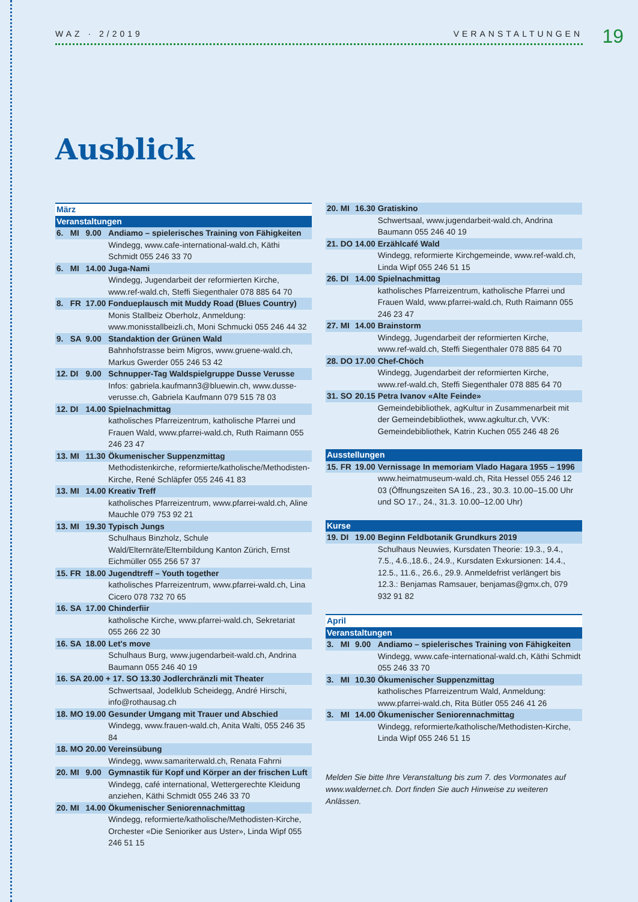WAZ · 2/2019 VERANSTALTUNGEN 19
Ausblick
| März | | | |
| Veranstaltungen | | | |
| 6. | MI | 9.00 | Andiamo – spielerisches Training von Fähigkeiten |
| | | | Windegg, www.cafe-international-wald.ch, Käthi Schmidt 055 246 33 70 |
| 6. | MI | 14.00 | Juga-Nami |
| | | | Windegg, Jugendarbeit der reformierten Kirche, www.ref-wald.ch, Steffi Siegenthaler 078 885 64 70 |
| 8. | FR | 17.00 | Fondueplausch mit Muddy Road (Blues Country) |
| | | | Monis Stallbeiz Oberholz, Anmeldung: www.monisstallbeizli.ch, Moni Schmucki 055 246 44 32 |
| 9. | SA | 9.00 | Standaktion der Grünen Wald |
| | | | Bahnhofstrasse beim Migros, www.gruene-wald.ch, Markus Gwerder 055 246 53 42 |
| 12. | DI | 9.00 | Schnupper-Tag Waldspielgruppe Dusse Verusse |
| | | | Infos: gabriela.kaufmann3@bluewin.ch, www.dusse-verusse.ch, Gabriela Kaufmann 079 515 78 03 |
| 12. | DI | 14.00 | Spielnachmittag |
| | | | katholisches Pfarreizentrum, katholische Pfarrei und Frauen Wald, www.pfarrei-wald.ch, Ruth Raimann 055 246 23 47 |
| 13. | MI | 11.30 | Ökumenischer Suppenzmittag |
| | | | Methodistenkirche, reformierte/katholische/Methodisten-Kirche, René Schläpfer 055 246 41 83 |
| 13. | MI | 14.00 | Kreativ Treff |
| | | | katholisches Pfarreizentrum, www.pfarrei-wald.ch, Aline Mauchle 079 753 92 21 |
| 13. | MI | 19.30 | Typisch Jungs |
| | | | Schulhaus Binzholz, Schule Wald/Elternräte/Elternbildung Kanton Zürich, Ernst Eichmüller 055 256 57 37 |
| 15. | FR | 18.00 | Jugendtreff – Youth together |
| | | | katholisches Pfarreizentrum, www.pfarrei-wald.ch, Lina Cicero 078 732 70 65 |
| 16. | SA | 17.00 | Chinderfiir |
| | | | katholische Kirche, www.pfarrei-wald.ch, Sekretariat 055 266 22 30 |
| 16. | SA | 18.00 | Let's move |
| | | | Schulhaus Burg, www.jugendarbeit-wald.ch, Andrina Baumann 055 246 40 19 |
| 16. SA 20.00 + 17. SO 13.30 Jodlerchränzli mit Theater | | | |
| | | | Schwertsaal, Jodelklub Scheidegg, André Hirschi, info@rothausag.ch |
| 18. | MO | 19.00 | Gesunder Umgang mit Trauer und Abschied |
| | | | Windegg, www.frauen-wald.ch, Anita Walti, 055 246 35 84 |
| 18. | MO | 20.00 | Vereinsübung |
| | | | Windegg, www.samariterwald.ch, Renata Fahrni |
| 20. | MI | 9.00 | Gymnastik für Kopf und Körper an der frischen Luft |
| | | | Windegg, café international, Wettergerechte Kleidung anziehen, Käthi Schmidt 055 246 33 70 |
| 20. | MI | 14.00 | Ökumenischer Seniorennachmittag |
| | | | Windegg, reformierte/katholische/Methodisten-Kirche, Orchester «Die Senioriker aus Uster», Linda Wipf 055 246 51 15 |
| 20. | MI | 16.30 | Gratiskino |
| | | | Schwertsaal, www.jugendarbeit-wald.ch, Andrina Baumann 055 246 40 19 |
| 21. | DO | 14.00 | Erzählcafé Wald |
| | | | Windegg, reformierte Kirchgemeinde, www.ref-wald.ch, Linda Wipf 055 246 51 15 |
| 26. | DI | 14.00 | Spielnachmittag |
| | | | katholisches Pfarreizentrum, katholische Pfarrei und Frauen Wald, www.pfarrei-wald.ch, Ruth Raimann 055 246 23 47 |
| 27. | MI | 14.00 | Brainstorm |
| | | | Windegg, Jugendarbeit der reformierten Kirche, www.ref-wald.ch, Steffi Siegenthaler 078 885 64 70 |
| 28. | DO | 17.00 | Chef-Chöch |
| | | | Windegg, Jugendarbeit der reformierten Kirche, www.ref-wald.ch, Steffi Siegenthaler 078 885 64 70 |
| 31. | SO | 20.15 | Petra Ivanov «Alte Feinde» |
| | | | Gemeindebibliothek, agKultur in Zusammenarbeit mit der Gemeindebibliothek, www.agkultur.ch, VVK: Gemeindebibliothek, Katrin Kuchen 055 246 48 26 |
| Ausstellungen | | | |
| 15. | FR | 19.00 | Vernissage In memoriam Vlado Hagara 1955 – 1996 |
| | | | www.heimatmuseum-wald.ch, Rita Hessel 055 246 12 03 (Öffnungszeiten SA 16., 23., 30.3. 10.00–15.00 Uhr und SO 17., 24., 31.3. 10.00–12.00 Uhr) |
| Kurse | | | |
| 19. | DI | 19.00 | Beginn Feldbotanik Grundkurs 2019 |
| | | | Schulhaus Neuwies, Kursdaten Theorie: 19.3., 9.4., 7.5., 4.6.,18.6., 24.9., Kursdaten Exkursionen: 14.4., 12.5., 11.6., 26.6., 29.9. Anmeldefrist verlängert bis 12.3.: Benjamas Ramsauer, benjamas@gmx.ch, 079 932 91 82 |
| April | | | |
| Veranstaltungen | | | |
| 3. | MI | 9.00 | Andiamo – spielerisches Training von Fähigkeiten |
| | | | Windegg, www.cafe-international-wald.ch, Käthi Schmidt 055 246 33 70 |
| 3. | MI | 10.30 | Ökumenischer Suppenzmittag |
| | | | katholisches Pfarreizentrum Wald, Anmeldung: www.pfarrei-wald.ch, Rita Bütler 055 246 41 26 |
| 3. | MI | 14.00 | Ökumenischer Seniorennachmittag |
| | | | Windegg, reformierte/katholische/Methodisten-Kirche, Linda Wipf 055 246 51 15 |
Melden Sie bitte Ihre Veranstaltung bis zum 7. des Vormonates auf www.waldernet.ch. Dort finden Sie auch Hinweise zu weiteren Anlässen.